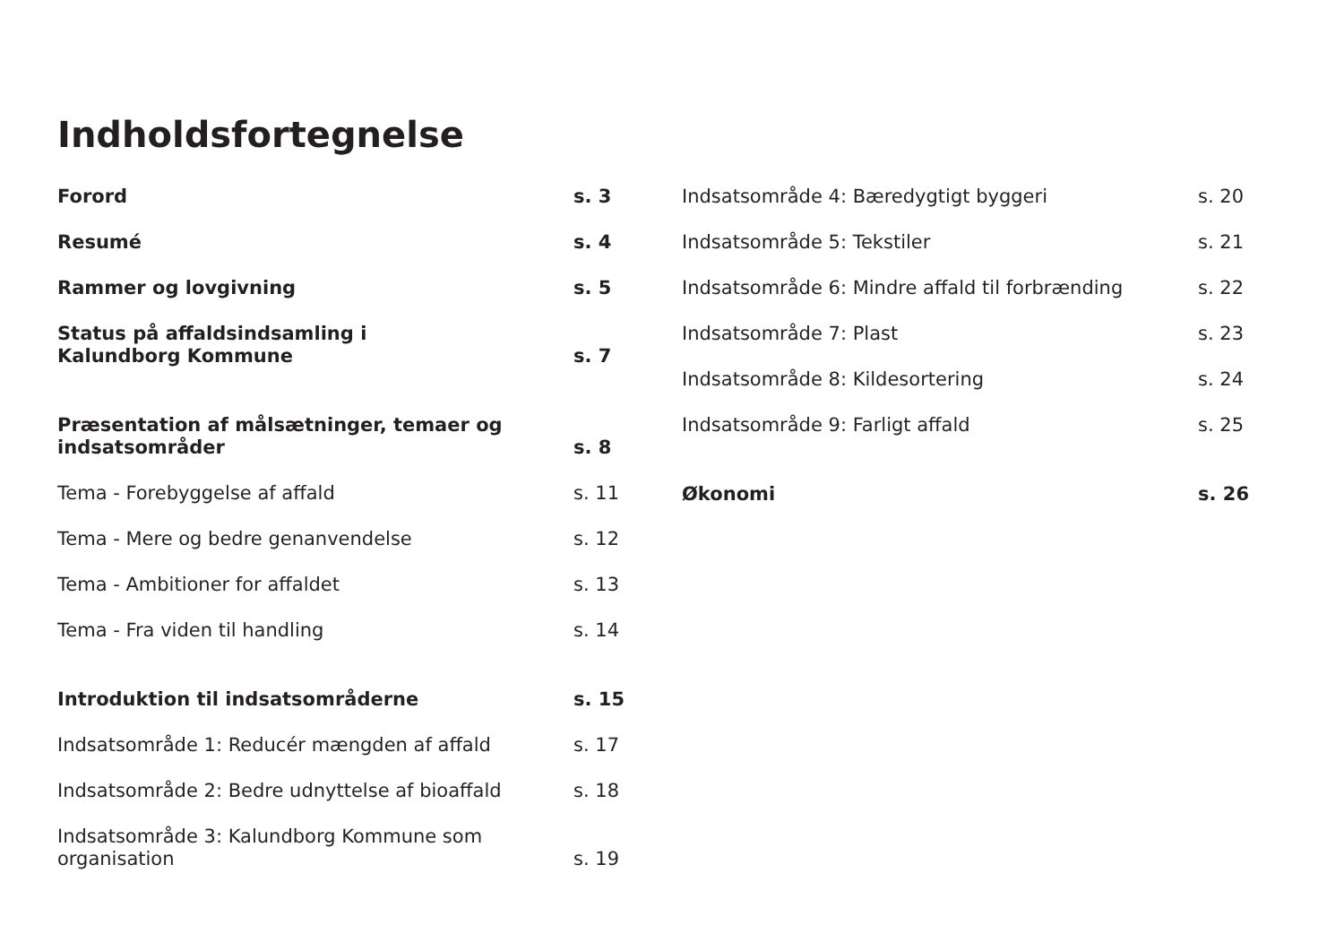Indholdsfortegnelse
Forord s. 3
Resumé s. 4
Rammer og lovgivning s. 5
Status på affaldsindsamling i
Kalundborg Kommune
s. 7
Præsentation af målsætninger, temaer og
indsatsområder
s. 8
Tema - Forebyggelse af affald s. 11
Tema - Mere og bedre genanvendelse s. 12
Tema - Ambitioner for affaldet s. 13
Tema - Fra viden til handling s. 14
Introduktion til indsatsområderne s. 15
Indsatsområde 1: Reducér mængden af affald s. 17
Indsatsområde 2: Bedre udnyttelse af bioaffald
s. 18
Indsatsområde 3: Kalundborg Kommune som
organisation
s. 19
Indsatsområde 4: Bæredygtigt byggeri s. 20
Indsatsområde 5: Tekstiler s. 21
Indsatsområde 6: Mindre affald til forbrænding
s. 22
Indsatsområde 7: Plast s. 23
Indsatsområde 8: Kildesortering s. 24
Indsatsområde 9: Farligt affald s. 25
Økonomi s. 26